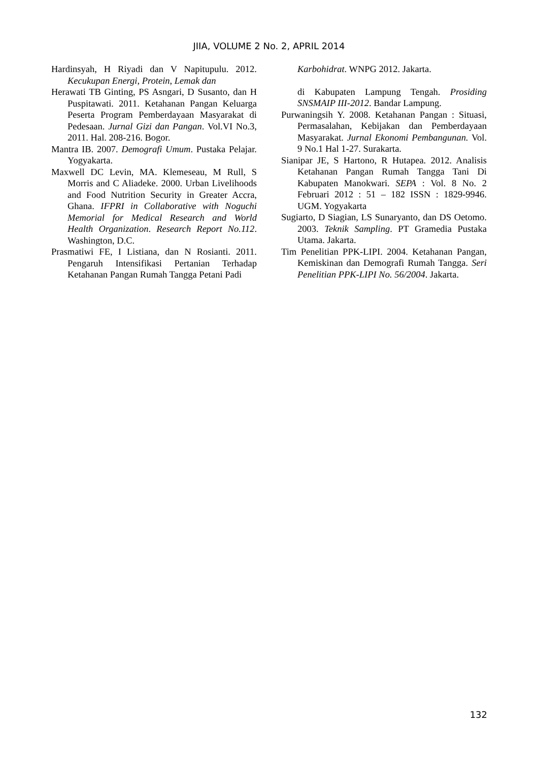JIIA, VOLUME 2 No. 2, APRIL 2014
Hardinsyah, H Riyadi dan V Napitupulu. 2012. Kecukupan Energi, Protein, Lemak dan
Herawati TB Ginting, PS Asngari, D Susanto, dan H Puspitawati. 2011. Ketahanan Pangan Keluarga Peserta Program Pemberdayaan Masyarakat di Pedesaan. Jurnal Gizi dan Pangan. Vol.VI No.3, 2011. Hal. 208-216. Bogor.
Mantra IB. 2007. Demografi Umum. Pustaka Pelajar. Yogyakarta.
Maxwell DC Levin, MA. Klemeseau, M Rull, S Morris and C Aliadeke. 2000. Urban Livelihoods and Food Nutrition Security in Greater Accra, Ghana. IFPRI in Collaborative with Noguchi Memorial for Medical Research and World Health Organization. Research Report No.112. Washington, D.C.
Prasmatiwi FE, I Listiana, dan N Rosianti. 2011. Pengaruh Intensifikasi Pertanian Terhadap Ketahanan Pangan Rumah Tangga Petani Padi
Karbohidrat. WNPG 2012. Jakarta.
di Kabupaten Lampung Tengah. Prosiding SNSMAIP III-2012. Bandar Lampung.
Purwaningsih Y. 2008. Ketahanan Pangan : Situasi, Permasalahan, Kebijakan dan Pemberdayaan Masyarakat. Jurnal Ekonomi Pembangunan. Vol. 9 No.1 Hal 1-27. Surakarta.
Sianipar JE, S Hartono, R Hutapea. 2012. Analisis Ketahanan Pangan Rumah Tangga Tani Di Kabupaten Manokwari. SEPA : Vol. 8 No. 2 Februari 2012 : 51 – 182 ISSN : 1829-9946. UGM. Yogyakarta
Sugiarto, D Siagian, LS Sunaryanto, dan DS Oetomo. 2003. Teknik Sampling. PT Gramedia Pustaka Utama. Jakarta.
Tim Penelitian PPK-LIPI. 2004. Ketahanan Pangan, Kemiskinan dan Demografi Rumah Tangga. Seri Penelitian PPK-LIPI No. 56/2004. Jakarta.
132